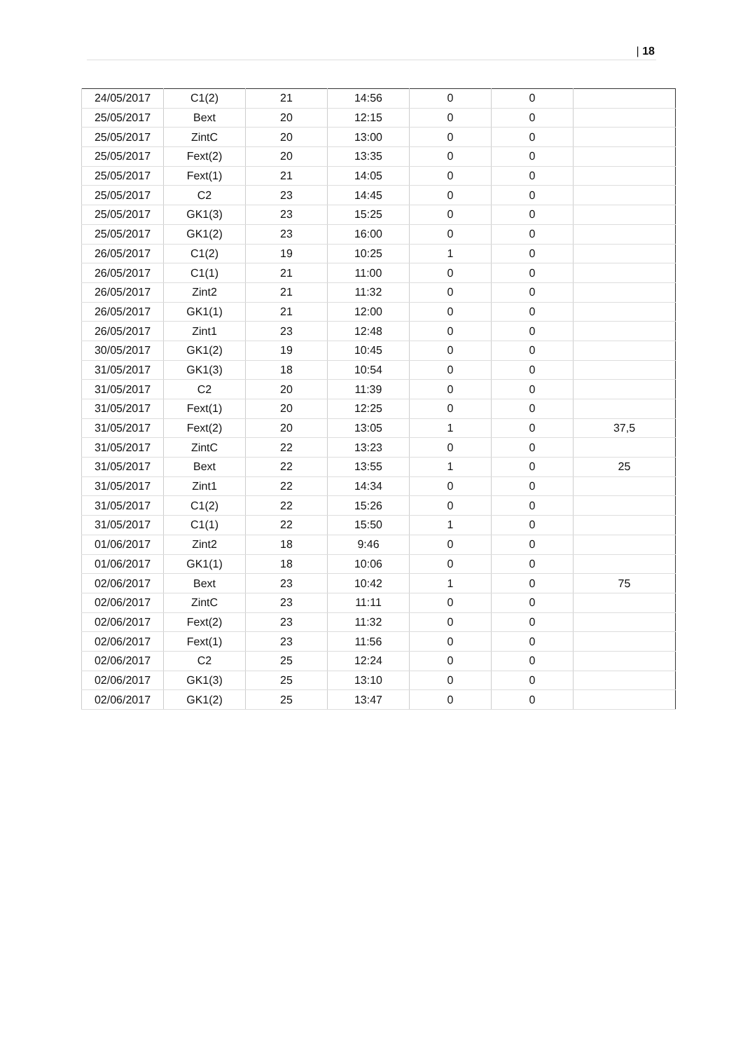| 18
| 24/05/2017 | C1(2) | 21 | 14:56 | 0 | 0 | |
| 25/05/2017 | Bext | 20 | 12:15 | 0 | 0 | |
| 25/05/2017 | ZintC | 20 | 13:00 | 0 | 0 | |
| 25/05/2017 | Fext(2) | 20 | 13:35 | 0 | 0 | |
| 25/05/2017 | Fext(1) | 21 | 14:05 | 0 | 0 | |
| 25/05/2017 | C2 | 23 | 14:45 | 0 | 0 | |
| 25/05/2017 | GK1(3) | 23 | 15:25 | 0 | 0 | |
| 25/05/2017 | GK1(2) | 23 | 16:00 | 0 | 0 | |
| 26/05/2017 | C1(2) | 19 | 10:25 | 1 | 0 | |
| 26/05/2017 | C1(1) | 21 | 11:00 | 0 | 0 | |
| 26/05/2017 | Zint2 | 21 | 11:32 | 0 | 0 | |
| 26/05/2017 | GK1(1) | 21 | 12:00 | 0 | 0 | |
| 26/05/2017 | Zint1 | 23 | 12:48 | 0 | 0 | |
| 30/05/2017 | GK1(2) | 19 | 10:45 | 0 | 0 | |
| 31/05/2017 | GK1(3) | 18 | 10:54 | 0 | 0 | |
| 31/05/2017 | C2 | 20 | 11:39 | 0 | 0 | |
| 31/05/2017 | Fext(1) | 20 | 12:25 | 0 | 0 | |
| 31/05/2017 | Fext(2) | 20 | 13:05 | 1 | 0 | 37,5 |
| 31/05/2017 | ZintC | 22 | 13:23 | 0 | 0 | |
| 31/05/2017 | Bext | 22 | 13:55 | 1 | 0 | 25 |
| 31/05/2017 | Zint1 | 22 | 14:34 | 0 | 0 | |
| 31/05/2017 | C1(2) | 22 | 15:26 | 0 | 0 | |
| 31/05/2017 | C1(1) | 22 | 15:50 | 1 | 0 | |
| 01/06/2017 | Zint2 | 18 | 9:46 | 0 | 0 | |
| 01/06/2017 | GK1(1) | 18 | 10:06 | 0 | 0 | |
| 02/06/2017 | Bext | 23 | 10:42 | 1 | 0 | 75 |
| 02/06/2017 | ZintC | 23 | 11:11 | 0 | 0 | |
| 02/06/2017 | Fext(2) | 23 | 11:32 | 0 | 0 | |
| 02/06/2017 | Fext(1) | 23 | 11:56 | 0 | 0 | |
| 02/06/2017 | C2 | 25 | 12:24 | 0 | 0 | |
| 02/06/2017 | GK1(3) | 25 | 13:10 | 0 | 0 | |
| 02/06/2017 | GK1(2) | 25 | 13:47 | 0 | 0 | |